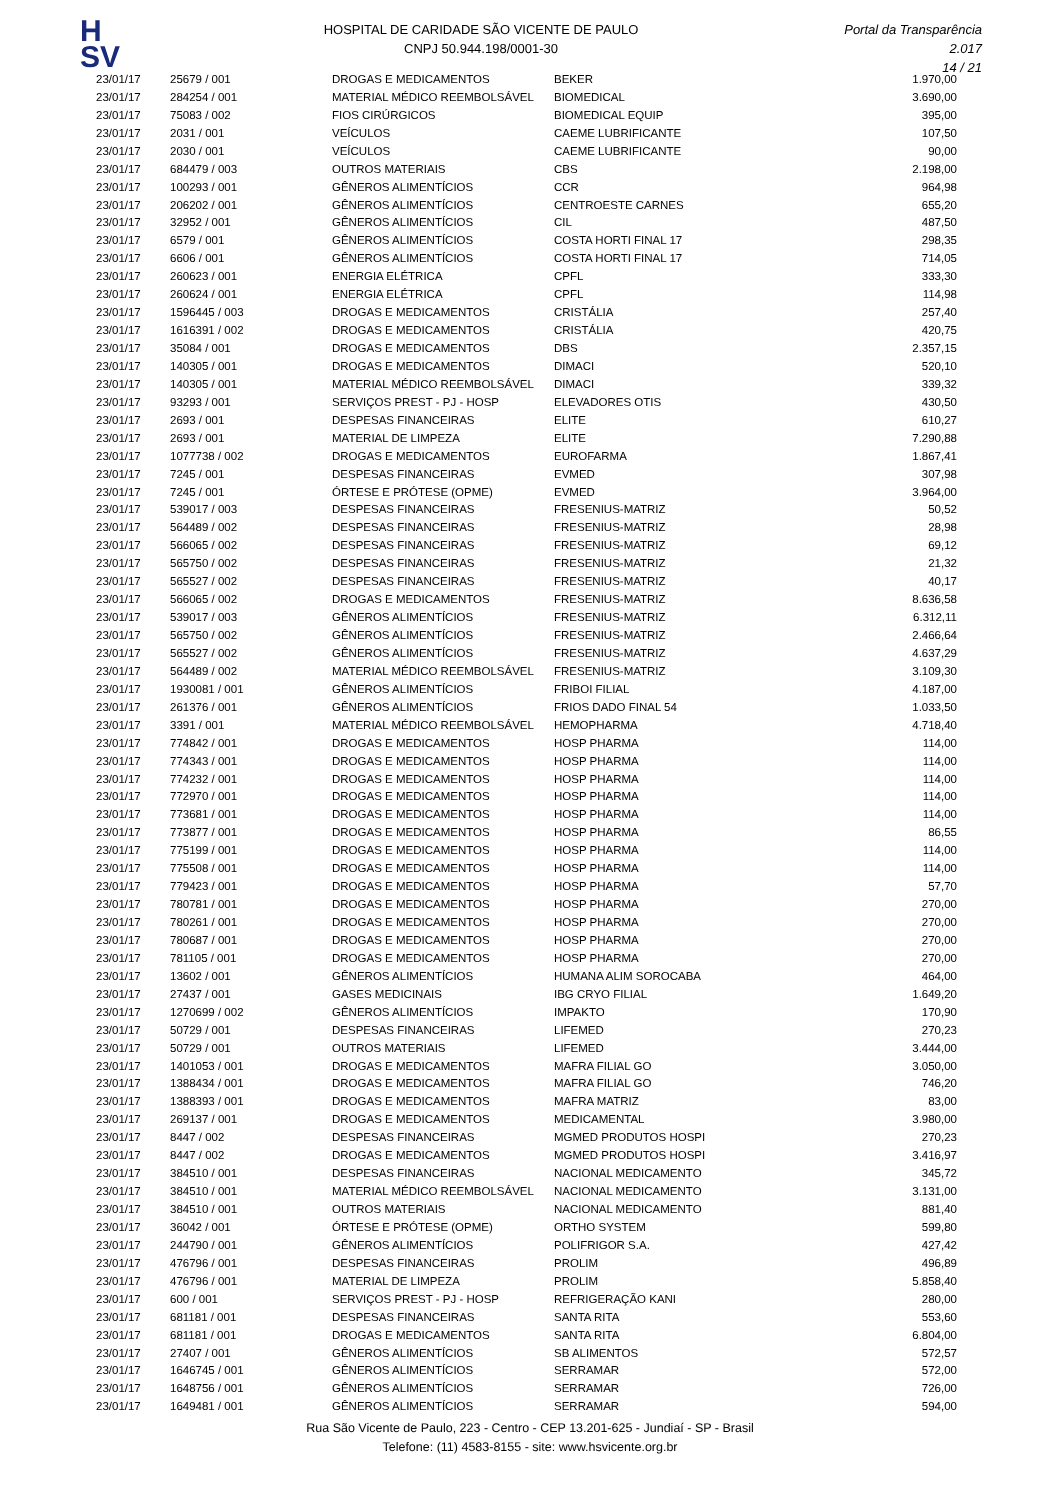H
SV
HOSPITAL DE CARIDADE SÃO VICENTE DE PAULO
CNPJ 50.944.198/0001-30
Portal da Transparência 2.017
14 / 21
| 23/01/17 | 25679 / 001 | DROGAS E MEDICAMENTOS | BEKER | 1.970,00 |
| 23/01/17 | 284254 / 001 | MATERIAL MÉDICO REEMBOLSÁVEL | BIOMEDICAL | 3.690,00 |
| 23/01/17 | 75083 / 002 | FIOS CIRÚRGICOS | BIOMEDICAL EQUIP | 395,00 |
| 23/01/17 | 2031 / 001 | VEÍCULOS | CAEME LUBRIFICANTE | 107,50 |
| 23/01/17 | 2030 / 001 | VEÍCULOS | CAEME LUBRIFICANTE | 90,00 |
| 23/01/17 | 684479 / 003 | OUTROS MATERIAIS | CBS | 2.198,00 |
| 23/01/17 | 100293 / 001 | GÊNEROS ALIMENTÍCIOS | CCR | 964,98 |
| 23/01/17 | 206202 / 001 | GÊNEROS ALIMENTÍCIOS | CENTROESTE CARNES | 655,20 |
| 23/01/17 | 32952 / 001 | GÊNEROS ALIMENTÍCIOS | CIL | 487,50 |
| 23/01/17 | 6579 / 001 | GÊNEROS ALIMENTÍCIOS | COSTA HORTI FINAL 17 | 298,35 |
| 23/01/17 | 6606 / 001 | GÊNEROS ALIMENTÍCIOS | COSTA HORTI FINAL 17 | 714,05 |
| 23/01/17 | 260623 / 001 | ENERGIA ELÉTRICA | CPFL | 333,30 |
| 23/01/17 | 260624 / 001 | ENERGIA ELÉTRICA | CPFL | 114,98 |
| 23/01/17 | 1596445 / 003 | DROGAS E MEDICAMENTOS | CRISTÁLIA | 257,40 |
| 23/01/17 | 1616391 / 002 | DROGAS E MEDICAMENTOS | CRISTÁLIA | 420,75 |
| 23/01/17 | 35084 / 001 | DROGAS E MEDICAMENTOS | DBS | 2.357,15 |
| 23/01/17 | 140305 / 001 | DROGAS E MEDICAMENTOS | DIMACI | 520,10 |
| 23/01/17 | 140305 / 001 | MATERIAL MÉDICO REEMBOLSÁVEL | DIMACI | 339,32 |
| 23/01/17 | 93293 / 001 | SERVIÇOS PREST - PJ - HOSP | ELEVADORES OTIS | 430,50 |
| 23/01/17 | 2693 / 001 | DESPESAS FINANCEIRAS | ELITE | 610,27 |
| 23/01/17 | 2693 / 001 | MATERIAL DE LIMPEZA | ELITE | 7.290,88 |
| 23/01/17 | 1077738 / 002 | DROGAS E MEDICAMENTOS | EUROFARMA | 1.867,41 |
| 23/01/17 | 7245 / 001 | DESPESAS FINANCEIRAS | EVMED | 307,98 |
| 23/01/17 | 7245 / 001 | ÓRTESE E PRÓTESE (OPME) | EVMED | 3.964,00 |
| 23/01/17 | 539017 / 003 | DESPESAS FINANCEIRAS | FRESENIUS-MATRIZ | 50,52 |
| 23/01/17 | 564489 / 002 | DESPESAS FINANCEIRAS | FRESENIUS-MATRIZ | 28,98 |
| 23/01/17 | 566065 / 002 | DESPESAS FINANCEIRAS | FRESENIUS-MATRIZ | 69,12 |
| 23/01/17 | 565750 / 002 | DESPESAS FINANCEIRAS | FRESENIUS-MATRIZ | 21,32 |
| 23/01/17 | 565527 / 002 | DESPESAS FINANCEIRAS | FRESENIUS-MATRIZ | 40,17 |
| 23/01/17 | 566065 / 002 | DROGAS E MEDICAMENTOS | FRESENIUS-MATRIZ | 8.636,58 |
| 23/01/17 | 539017 / 003 | GÊNEROS ALIMENTÍCIOS | FRESENIUS-MATRIZ | 6.312,11 |
| 23/01/17 | 565750 / 002 | GÊNEROS ALIMENTÍCIOS | FRESENIUS-MATRIZ | 2.466,64 |
| 23/01/17 | 565527 / 002 | GÊNEROS ALIMENTÍCIOS | FRESENIUS-MATRIZ | 4.637,29 |
| 23/01/17 | 564489 / 002 | MATERIAL MÉDICO REEMBOLSÁVEL | FRESENIUS-MATRIZ | 3.109,30 |
| 23/01/17 | 1930081 / 001 | GÊNEROS ALIMENTÍCIOS | FRIBOI FILIAL | 4.187,00 |
| 23/01/17 | 261376 / 001 | GÊNEROS ALIMENTÍCIOS | FRIOS DADO FINAL 54 | 1.033,50 |
| 23/01/17 | 3391 / 001 | MATERIAL MÉDICO REEMBOLSÁVEL | HEMOPHARMA | 4.718,40 |
| 23/01/17 | 774842 / 001 | DROGAS E MEDICAMENTOS | HOSP PHARMA | 114,00 |
| 23/01/17 | 774343 / 001 | DROGAS E MEDICAMENTOS | HOSP PHARMA | 114,00 |
| 23/01/17 | 774232 / 001 | DROGAS E MEDICAMENTOS | HOSP PHARMA | 114,00 |
| 23/01/17 | 772970 / 001 | DROGAS E MEDICAMENTOS | HOSP PHARMA | 114,00 |
| 23/01/17 | 773681 / 001 | DROGAS E MEDICAMENTOS | HOSP PHARMA | 114,00 |
| 23/01/17 | 773877 / 001 | DROGAS E MEDICAMENTOS | HOSP PHARMA | 86,55 |
| 23/01/17 | 775199 / 001 | DROGAS E MEDICAMENTOS | HOSP PHARMA | 114,00 |
| 23/01/17 | 775508 / 001 | DROGAS E MEDICAMENTOS | HOSP PHARMA | 114,00 |
| 23/01/17 | 779423 / 001 | DROGAS E MEDICAMENTOS | HOSP PHARMA | 57,70 |
| 23/01/17 | 780781 / 001 | DROGAS E MEDICAMENTOS | HOSP PHARMA | 270,00 |
| 23/01/17 | 780261 / 001 | DROGAS E MEDICAMENTOS | HOSP PHARMA | 270,00 |
| 23/01/17 | 780687 / 001 | DROGAS E MEDICAMENTOS | HOSP PHARMA | 270,00 |
| 23/01/17 | 781105 / 001 | DROGAS E MEDICAMENTOS | HOSP PHARMA | 270,00 |
| 23/01/17 | 13602 / 001 | GÊNEROS ALIMENTÍCIOS | HUMANA ALIM SOROCABA | 464,00 |
| 23/01/17 | 27437 / 001 | GASES MEDICINAIS | IBG CRYO FILIAL | 1.649,20 |
| 23/01/17 | 1270699 / 002 | GÊNEROS ALIMENTÍCIOS | IMPAKTO | 170,90 |
| 23/01/17 | 50729 / 001 | DESPESAS FINANCEIRAS | LIFEMED | 270,23 |
| 23/01/17 | 50729 / 001 | OUTROS MATERIAIS | LIFEMED | 3.444,00 |
| 23/01/17 | 1401053 / 001 | DROGAS E MEDICAMENTOS | MAFRA FILIAL GO | 3.050,00 |
| 23/01/17 | 1388434 / 001 | DROGAS E MEDICAMENTOS | MAFRA FILIAL GO | 746,20 |
| 23/01/17 | 1388393 / 001 | DROGAS E MEDICAMENTOS | MAFRA MATRIZ | 83,00 |
| 23/01/17 | 269137 / 001 | DROGAS E MEDICAMENTOS | MEDICAMENTAL | 3.980,00 |
| 23/01/17 | 8447 / 002 | DESPESAS FINANCEIRAS | MGMED PRODUTOS HOSPI | 270,23 |
| 23/01/17 | 8447 / 002 | DROGAS E MEDICAMENTOS | MGMED PRODUTOS HOSPI | 3.416,97 |
| 23/01/17 | 384510 / 001 | DESPESAS FINANCEIRAS | NACIONAL MEDICAMENTO | 345,72 |
| 23/01/17 | 384510 / 001 | MATERIAL MÉDICO REEMBOLSÁVEL | NACIONAL MEDICAMENTO | 3.131,00 |
| 23/01/17 | 384510 / 001 | OUTROS MATERIAIS | NACIONAL MEDICAMENTO | 881,40 |
| 23/01/17 | 36042 / 001 | ÓRTESE E PRÓTESE (OPME) | ORTHO SYSTEM | 599,80 |
| 23/01/17 | 244790 / 001 | GÊNEROS ALIMENTÍCIOS | POLIFRIGOR S.A. | 427,42 |
| 23/01/17 | 476796 / 001 | DESPESAS FINANCEIRAS | PROLIM | 496,89 |
| 23/01/17 | 476796 / 001 | MATERIAL DE LIMPEZA | PROLIM | 5.858,40 |
| 23/01/17 | 600 / 001 | SERVIÇOS PREST - PJ - HOSP | REFRIGERAÇÃO KANI | 280,00 |
| 23/01/17 | 681181 / 001 | DESPESAS FINANCEIRAS | SANTA RITA | 553,60 |
| 23/01/17 | 681181 / 001 | DROGAS E MEDICAMENTOS | SANTA RITA | 6.804,00 |
| 23/01/17 | 27407 / 001 | GÊNEROS ALIMENTÍCIOS | SB ALIMENTOS | 572,57 |
| 23/01/17 | 1646745 / 001 | GÊNEROS ALIMENTÍCIOS | SERRAMAR | 572,00 |
| 23/01/17 | 1648756 / 001 | GÊNEROS ALIMENTÍCIOS | SERRAMAR | 726,00 |
| 23/01/17 | 1649481 / 001 | GÊNEROS ALIMENTÍCIOS | SERRAMAR | 594,00 |
Rua São Vicente de Paulo, 223 - Centro - CEP 13.201-625 - Jundiaí - SP - Brasil
Telefone: (11) 4583-8155 - site: www.hsvicente.org.br